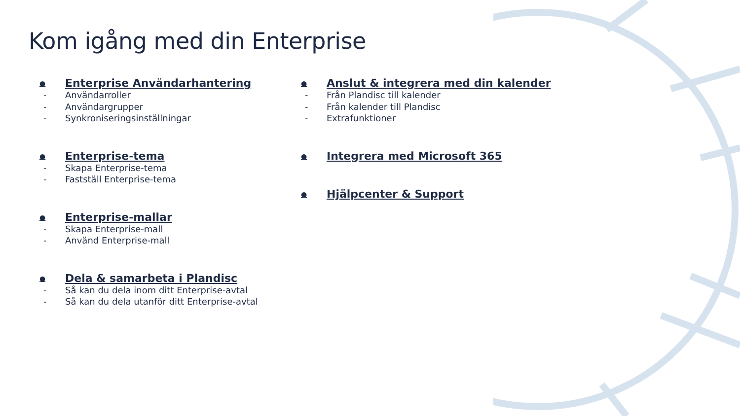Kom igång med din Enterprise
● Enterprise Användarhantering
- Användarroller
- Användargrupper
- Synkroniseringsinställningar
● Enterprise-tema
- Skapa Enterprise-tema
- Fastställ Enterprise-tema
● Enterprise-mallar
- Skapa Enterprise-mall
- Använd Enterprise-mall
● Dela & samarbeta i Plandisc
- Så kan du dela inom ditt Enterprise-avtal
- Så kan du dela utanför ditt Enterprise-avtal
● Anslut & integrera med din kalender
- Från Plandisc till kalender
- Från kalender till Plandisc
- Extrafunktioner
● Integrera med Microsoft 365
● Hjälpcenter & Support